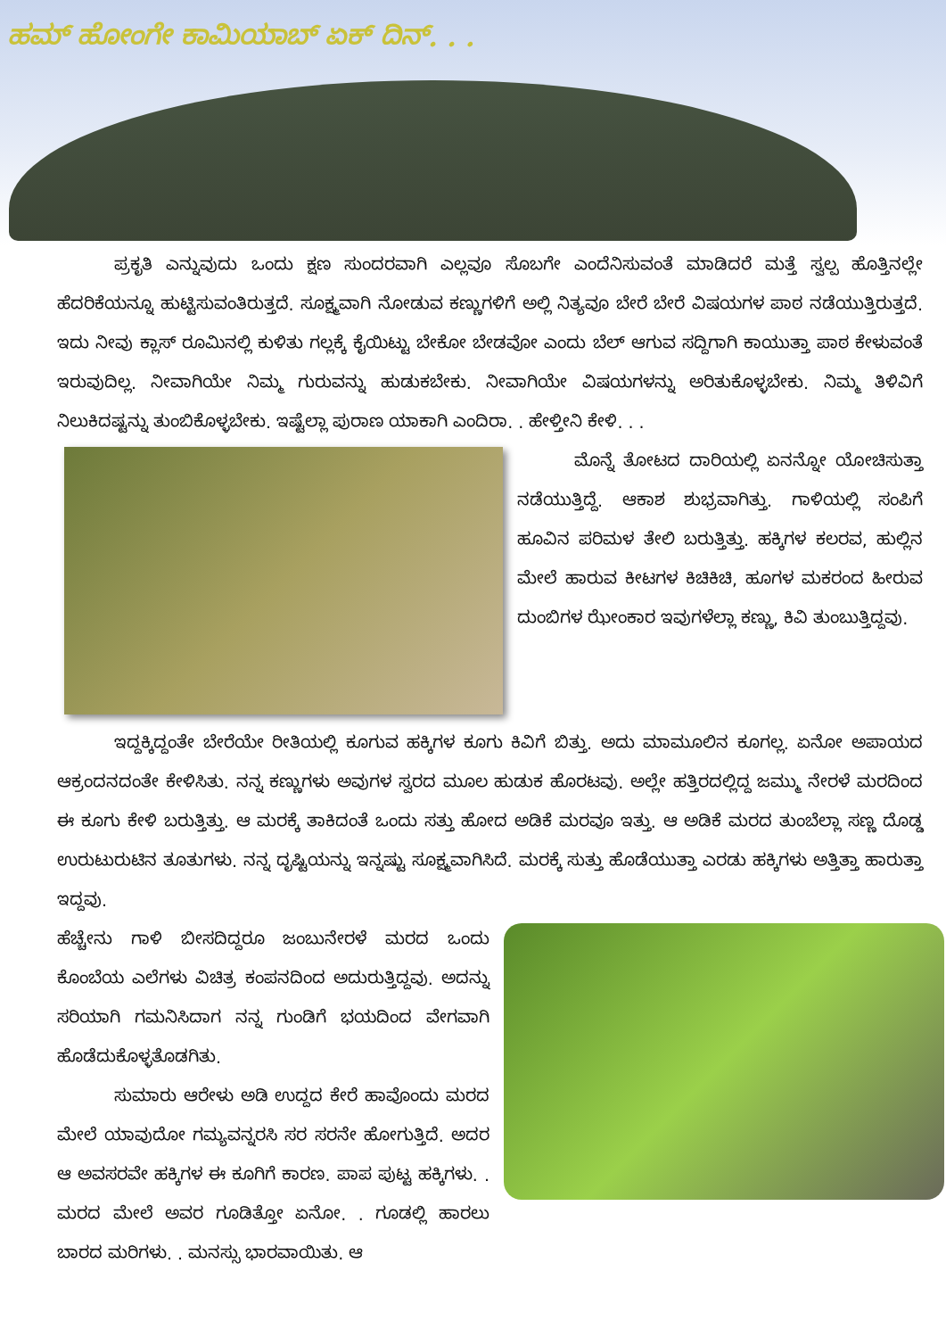ಹಮ್ ಹೋಂಗೇ ಕಾಮಿಯಾಬ್ ಏಕ್ ದಿನ್. . .
ಪ್ರಕೃತಿ ಎನ್ನುವುದು ಒಂದು ಕ್ಷಣ ಸುಂದರವಾಗಿ ಎಲ್ಲವೂ ಸೊಬಗೇ ಎಂದೆನಿಸುವಂತೆ ಮಾಡಿದರೆ ಮತ್ತೆ ಸ್ವಲ್ಪ ಹೊತ್ತಿನಲ್ಲೇ ಹೆದರಿಕೆಯನ್ನೂ ಹುಟ್ಟಿಸುವಂತಿರುತ್ತದೆ. ಸೂಕ್ಷ್ಮವಾಗಿ ನೋಡುವ ಕಣ್ಣುಗಳಿಗೆ ಅಲ್ಲಿ ನಿತ್ಯವೂ ಬೇರೆ ಬೇರೆ ವಿಷಯಗಳ ಪಾಠ ನಡೆಯುತ್ತಿರುತ್ತದೆ. ಇದು ನೀವು ಕ್ಲಾಸ್ ರೂಮಿನಲ್ಲಿ ಕುಳಿತು ಗಲ್ಲಕ್ಕೆ ಕೈಯಿಟ್ಟು ಬೇಕೋ ಬೇಡವೋ ಎಂದು ಬೆಲ್ ಆಗುವ ಸದ್ದಿಗಾಗಿ ಕಾಯುತ್ತಾ ಪಾಠ ಕೇಳುವಂತೆ ಇರುವುದಿಲ್ಲ. ನೀವಾಗಿಯೇ ನಿಮ್ಮ ಗುರುವನ್ನು ಹುಡುಕಬೇಕು. ನೀವಾಗಿಯೇ ವಿಷಯಗಳನ್ನು ಅರಿತುಕೊಳ್ಳಬೇಕು. ನಿಮ್ಮ ತಿಳಿವಿಗೆ ನಿಲುಕಿದಷ್ಟನ್ನು ತುಂಬಿಕೊಳ್ಳಬೇಕು. ಇಷ್ಟೆಲ್ಲಾ ಪುರಾಣ ಯಾಕಾಗಿ ಎಂದಿರಾ. . ಹೇಳ್ತೀನಿ ಕೇಳಿ. . .
ಮೊನ್ನೆ ತೋಟದ ದಾರಿಯಲ್ಲಿ ಏನನ್ನೋ ಯೋಚಿಸುತ್ತಾ ನಡೆಯುತ್ತಿದ್ದೆ. ಆಕಾಶ ಶುಭ್ರವಾಗಿತ್ತು. ಗಾಳಿಯಲ್ಲಿ ಸಂಪಿಗೆ ಹೂವಿನ ಪರಿಮಳ ತೇಲಿ ಬರುತ್ತಿತ್ತು. ಹಕ್ಕಿಗಳ ಕಲರವ, ಹುಲ್ಲಿನ ಮೇಲೆ ಹಾರುವ ಕೀಟಗಳ ಕಿಚಿಕಿಚಿ, ಹೂಗಳ ಮಕರಂದ ಹೀರುವ ದುಂಬಿಗಳ ಝೇಂಕಾರ ಇವುಗಳೆಲ್ಲಾ ಕಣ್ಣು, ಕಿವಿ ತುಂಬುತ್ತಿದ್ದವು.
ಇದ್ದಕ್ಕಿದ್ದಂತೇ ಬೇರೆಯೇ ರೀತಿಯಲ್ಲಿ ಕೂಗುವ ಹಕ್ಕಿಗಳ ಕೂಗು ಕಿವಿಗೆ ಬಿತ್ತು. ಅದು ಮಾಮೂಲಿನ ಕೂಗಲ್ಲ. ಏನೋ ಅಪಾಯದ ಆಕ್ರಂದನದಂತೇ ಕೇಳಿಸಿತು. ನನ್ನ ಕಣ್ಣುಗಳು ಅವುಗಳ ಸ್ವರದ ಮೂಲ ಹುಡುಕ ಹೊರಟವು. ಅಲ್ಲೇ ಹತ್ತಿರದಲ್ಲಿದ್ದ ಜಮ್ಮು ನೇರಳೆ ಮರದಿಂದ ಈ ಕೂಗು ಕೇಳಿ ಬರುತ್ತಿತ್ತು. ಆ ಮರಕ್ಕೆ ತಾಕಿದಂತೆ ಒಂದು ಸತ್ತು ಹೋದ ಅಡಿಕೆ ಮರವೂ ಇತ್ತು. ಆ ಅಡಿಕೆ ಮರದ ತುಂಬೆಲ್ಲಾ ಸಣ್ಣ ದೊಡ್ಡ ಉರುಟುರುಟಿನ ತೂತುಗಳು. ನನ್ನ ದೃಷ್ಟಿಯನ್ನು ಇನ್ನಷ್ಟು ಸೂಕ್ಷ್ಮವಾಗಿಸಿದೆ. ಮರಕ್ಕೆ ಸುತ್ತು ಹೊಡೆಯುತ್ತಾ ಎರಡು ಹಕ್ಕಿಗಳು ಅತ್ತಿತ್ತಾ ಹಾರುತ್ತಾ ಇದ್ದವು.
ಹೆಚ್ಚೇನು ಗಾಳಿ ಬೀಸದಿದ್ದರೂ ಜಂಬುನೇರಳೆ ಮರದ ಒಂದು ಕೊಂಬೆಯ ಎಲೆಗಳು ವಿಚಿತ್ರ ಕಂಪನದಿಂದ ಅದುರುತ್ತಿದ್ದವು. ಅದನ್ನು ಸರಿಯಾಗಿ ಗಮನಿಸಿದಾಗ ನನ್ನ ಗುಂಡಿಗೆ ಭಯದಿಂದ ವೇಗವಾಗಿ ಹೊಡೆದುಕೊಳ್ಳತೊಡಗಿತು.
ಸುಮಾರು ಆರೇಳು ಅಡಿ ಉದ್ದದ ಕೇರೆ ಹಾವೊಂದು ಮರದ ಮೇಲೆ ಯಾವುದೋ ಗಮ್ಯವನ್ನರಸಿ ಸರ ಸರನೇ ಹೋಗುತ್ತಿದೆ. ಅದರ ಆ ಅವಸರವೇ ಹಕ್ಕಿಗಳ ಈ ಕೂಗಿಗೆ ಕಾರಣ. ಪಾಪ ಪುಟ್ಟ ಹಕ್ಕಿಗಳು. . ಮರದ ಮೇಲೆ ಅವರ ಗೂಡಿತ್ತೋ ಏನೋ. . ಗೂಡಲ್ಲಿ ಹಾರಲು ಬಾರದ ಮರಿಗಳು. . ಮನಸ್ಸು ಭಾರವಾಯಿತು. ಆ